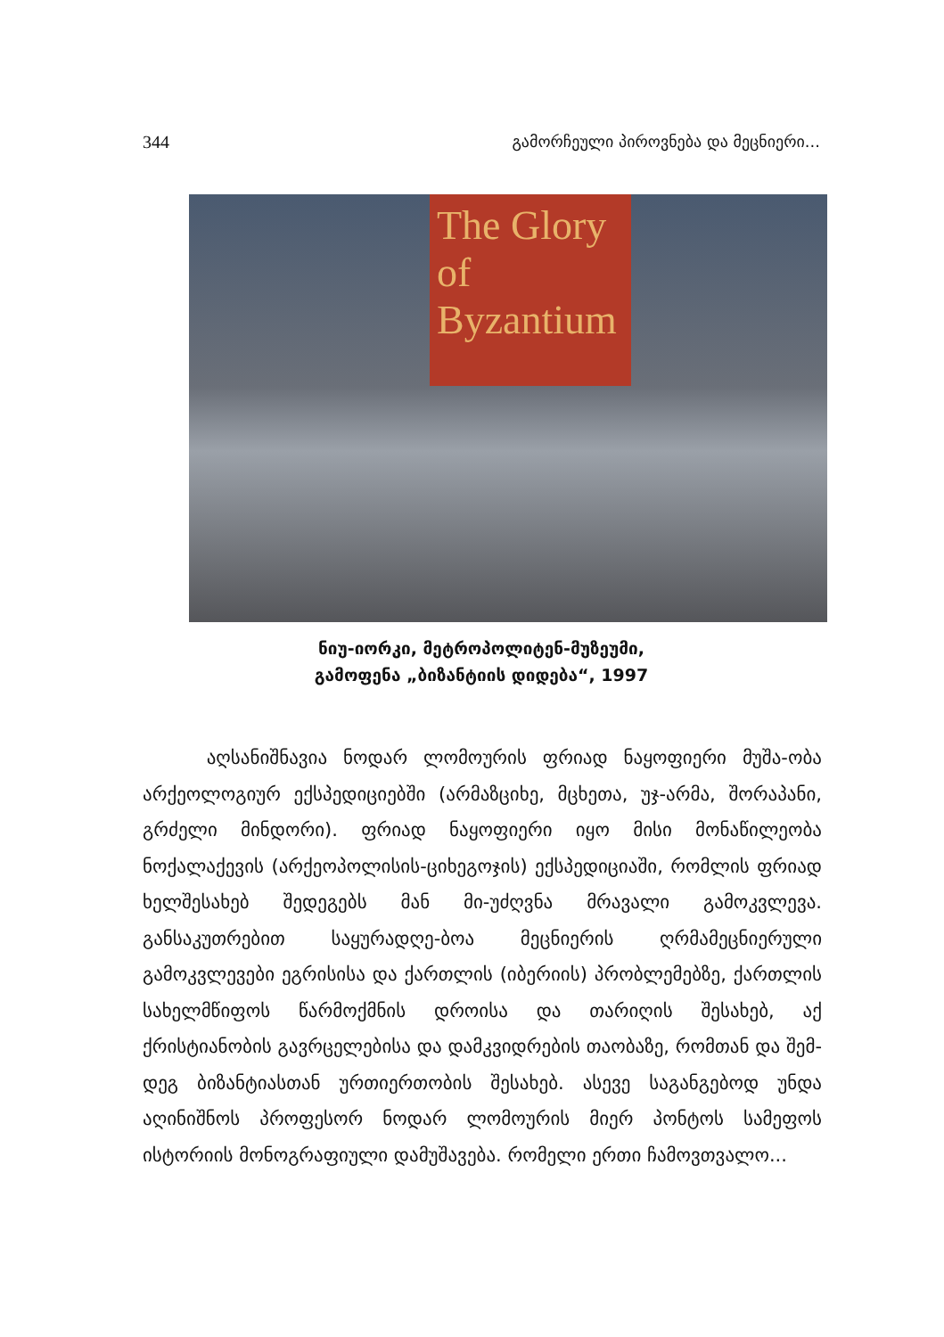344 გამორჩეული პიროვნება და მეცნიერი...
The Glory of Byzantium
ნიუ-იორკი, მეტროპოლიტენ-მუზეუმი,
გამოფენა „ბიზანტიის დიდება“, 1997
აღსანიშნავია ნოდარ ლომოურის ფრიად ნაყოფიერი მუშა-ობა არქეოლოგიურ ექსპედიციებში (არმაზციხე, მცხეთა, უჯ-არმა, შორაპანი, გრძელი მინდორი). ფრიად ნაყოფიერი იყო მისი მონაწილეობა ნოქალაქევის (არქეოპოლისის-ციხეგოჯის) ექსპედიციაში, რომლის ფრიად ხელშესახებ შედეგებს მან მი-უძღვნა მრავალი გამოკვლევა. განსაკუთრებით საყურადღე-ბოა მეცნიერის ღრმამეცნიერული გამოკვლევები ეგრისისა და ქართლის (იბერიის) პრობლემებზე, ქართლის სახელმწიფოს წარმოქმნის დროისა და თარიღის შესახებ, აქ ქრისტიანობის გავრცელებისა და დამკვიდრების თაობაზე, რომთან და შემ-დეგ ბიზანტიასთან ურთიერთობის შესახებ. ასევე საგანგებოდ უნდა აღინიშნოს პროფესორ ნოდარ ლომოურის მიერ პონტოს სამეფოს ისტორიის მონოგრაფიული დამუშავება. რომელი ერთი ჩამოვთვალო...